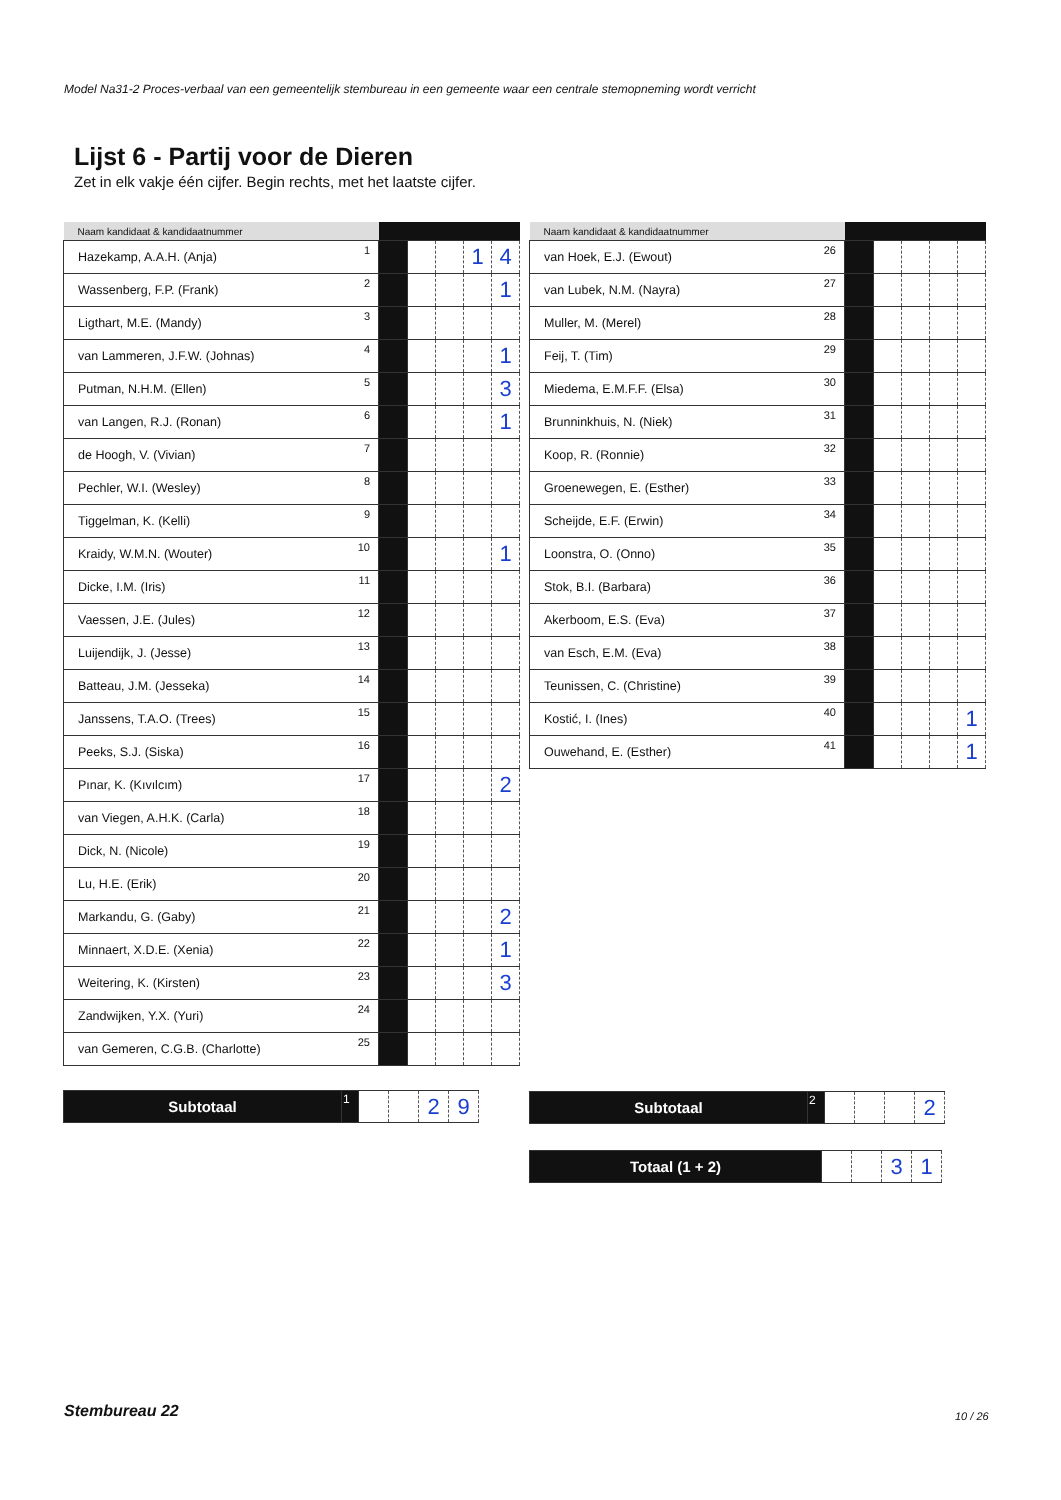Model Na31-2 Proces-verbaal van een gemeentelijk stembureau in een gemeente waar een centrale stemopneming wordt verricht
Lijst 6 - Partij voor de Dieren
Zet in elk vakje één cijfer. Begin rechts, met het laatste cijfer.
| Naam kandidaat & kandidaatnummer | | | | | | |
| --- | --- | --- | --- | --- | --- | --- |
| Hazekamp, A.A.H. (Anja) | 1 | | | | 1 | 4 |
| Wassenberg, F.P. (Frank) | 2 | | | | | 1 |
| Ligthart, M.E. (Mandy) | 3 | | | | | |
| van Lammeren, J.F.W. (Johnas) | 4 | | | | | 1 |
| Putman, N.H.M. (Ellen) | 5 | | | | | 3 |
| van Langen, R.J. (Ronan) | 6 | | | | | 1 |
| de Hoogh, V. (Vivian) | 7 | | | | | |
| Pechler, W.I. (Wesley) | 8 | | | | | |
| Tiggelman, K. (Kelli) | 9 | | | | | |
| Kraidy, W.M.N. (Wouter) | 10 | | | | | 1 |
| Dicke, I.M. (Iris) | 11 | | | | | |
| Vaessen, J.E. (Jules) | 12 | | | | | |
| Luijendijk, J. (Jesse) | 13 | | | | | |
| Batteau, J.M. (Jesseka) | 14 | | | | | |
| Janssens, T.A.O. (Trees) | 15 | | | | | |
| Peeks, S.J. (Siska) | 16 | | | | | |
| Pınar, K. (Kıvılcım) | 17 | | | | | 2 |
| van Viegen, A.H.K. (Carla) | 18 | | | | | |
| Dick, N. (Nicole) | 19 | | | | | |
| Lu, H.E. (Erik) | 20 | | | | | |
| Markandu, G. (Gaby) | 21 | | | | | 2 |
| Minnaert, X.D.E. (Xenia) | 22 | | | | | 1 |
| Weitering, K. (Kirsten) | 23 | | | | | 3 |
| Zandwijken, Y.X. (Yuri) | 24 | | | | | |
| van Gemeren, C.G.B. (Charlotte) | 25 | | | | | |
| Naam kandidaat & kandidaatnummer | | | | | | |
| --- | --- | --- | --- | --- | --- | --- |
| van Hoek, E.J. (Ewout) | 26 | | | | | |
| van Lubek, N.M. (Nayra) | 27 | | | | | |
| Muller, M. (Merel) | 28 | | | | | |
| Feij, T. (Tim) | 29 | | | | | |
| Miedema, E.M.F.F. (Elsa) | 30 | | | | | |
| Brunninkhuis, N. (Niek) | 31 | | | | | |
| Koop, R. (Ronnie) | 32 | | | | | |
| Groenewegen, E. (Esther) | 33 | | | | | |
| Scheijde, E.F. (Erwin) | 34 | | | | | |
| Loonstra, O. (Onno) | 35 | | | | | |
| Stok, B.I. (Barbara) | 36 | | | | | |
| Akerboom, E.S. (Eva) | 37 | | | | | |
| van Esch, E.M. (Eva) | 38 | | | | | |
| Teunissen, C. (Christine) | 39 | | | | | |
| Kostić, I. (Ines) | 40 | | | | | 1 |
| Ouwehand, E. (Esther) | 41 | | | | | 1 |
| Subtotaal | 1 | | | 2 | 9 |
| Subtotaal | 2 | | | | 2 |
| Totaal (1 + 2) | | | 3 | 1 |
Stembureau 22 10 / 26